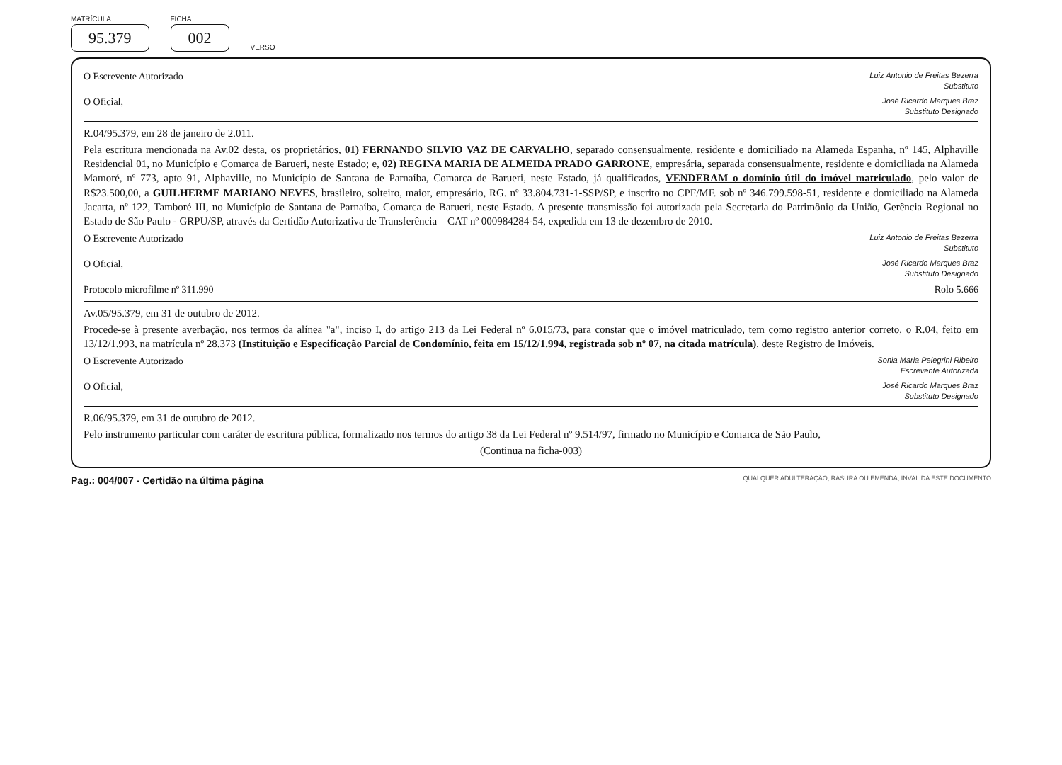MATRÍCULA
95.379
FICHA
002
VERSO
O Escrevente Autorizado Luiz Antonio de Freitas Bezerra
Substituto
O Oficial, José Ricardo Marques Braz
Substituto Designado
R.04/95.379, em 28 de janeiro de 2.011.
Pela escritura mencionada na Av.02 desta, os proprietários, 01) FERNANDO SILVIO VAZ DE CARVALHO, separado consensualmente, residente e domiciliado na Alameda Espanha, nº 145, Alphaville Residencial 01, no Município e Comarca de Barueri, neste Estado; e, 02) REGINA MARIA DE ALMEIDA PRADO GARRONE, empresária, separada consensualmente, residente e domiciliada na Alameda Mamoré, nº 773, apto 91, Alphaville, no Município de Santana de Parnaíba, Comarca de Barueri, neste Estado, já qualificados, VENDERAM o domínio útil do imóvel matriculado, pelo valor de R$23.500,00, a GUILHERME MARIANO NEVES, brasileiro, solteiro, maior, empresário, RG. nº 33.804.731-1-SSP/SP, e inscrito no CPF/MF. sob nº 346.799.598-51, residente e domiciliado na Alameda Jacarta, nº 122, Tamboré III, no Município de Santana de Parnaíba, Comarca de Barueri, neste Estado. A presente transmissão foi autorizada pela Secretaria do Patrimônio da União, Gerência Regional no Estado de São Paulo - GRPU/SP, através da Certidão Autorizativa de Transferência – CAT nº 000984284-54, expedida em 13 de dezembro de 2010.
O Escrevente Autorizado Luiz Antonio de Freitas Bezerra
Substituto
O Oficial, José Ricardo Marques Braz
Substituto Designado
Protocolo microfilme nº 311.990 Rolo 5.666
Av.05/95.379, em 31 de outubro de 2012.
Procede-se à presente averbação, nos termos da alínea "a", inciso I, do artigo 213 da Lei Federal nº 6.015/73, para constar que o imóvel matriculado, tem como registro anterior correto, o R.04, feito em 13/12/1.993, na matrícula nº 28.373 (Instituição e Especificação Parcial de Condomínio, feita em 15/12/1.994, registrada sob nº 07, na citada matrícula), deste Registro de Imóveis.
O Escrevente Autorizado Sonia Maria Pelegrini Ribeiro
Escrevente Autorizada
O Oficial, José Ricardo Marques Braz
Substituto Designado
R.06/95.379, em 31 de outubro de 2012.
Pelo instrumento particular com caráter de escritura pública, formalizado nos termos do artigo 38 da Lei Federal nº 9.514/97, firmado no Município e Comarca de São Paulo,
(Continua na ficha-003)
Pag.: 004/007 - Certidão na última página QUALQUER ADULTERAÇÃO, RASURA OU EMENDA, INVALIDA ESTE DOCUMENTO